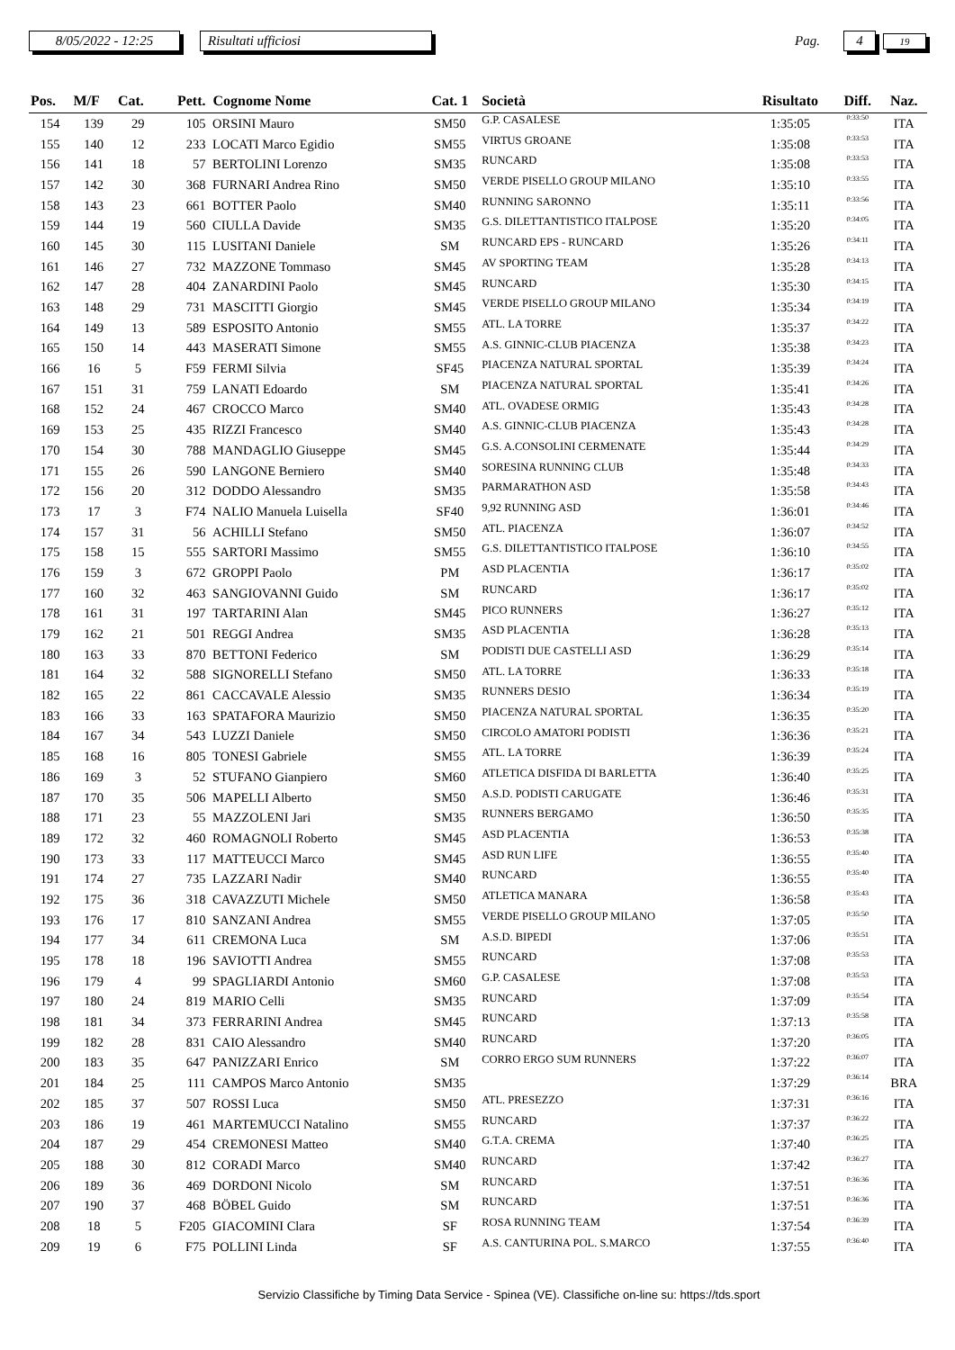8/05/2022 - 12:25 Risultati ufficiosi Pag. 4 19
| Pos. | M/F | Cat. | Pett. | Cognome Nome | Cat. 1 | Società | Risultato | Diff. | Naz. |
| --- | --- | --- | --- | --- | --- | --- | --- | --- | --- |
| 154 | 139 | 29 | 105 | ORSINI Mauro | SM50 | G.P. CASALESE | 1:35:05 | 0:33:50 | ITA |
| 155 | 140 | 12 | 233 | LOCATI Marco Egidio | SM55 | VIRTUS GROANE | 1:35:08 | 0:33:53 | ITA |
| 156 | 141 | 18 | 57 | BERTOLINI Lorenzo | SM35 | RUNCARD | 1:35:08 | 0:33:53 | ITA |
| 157 | 142 | 30 | 368 | FURNARI Andrea Rino | SM50 | VERDE PISELLO GROUP MILANO | 1:35:10 | 0:33:55 | ITA |
| 158 | 143 | 23 | 661 | BOTTER Paolo | SM40 | RUNNING SARONNO | 1:35:11 | 0:33:56 | ITA |
| 159 | 144 | 19 | 560 | CIULLA Davide | SM35 | G.S. DILETTANTISTICO ITALPOSE | 1:35:20 | 0:34:05 | ITA |
| 160 | 145 | 30 | 115 | LUSITANI Daniele | SM | RUNCARD EPS - RUNCARD | 1:35:26 | 0:34:11 | ITA |
| 161 | 146 | 27 | 732 | MAZZONE Tommaso | SM45 | AV SPORTING TEAM | 1:35:28 | 0:34:13 | ITA |
| 162 | 147 | 28 | 404 | ZANARDINI Paolo | SM45 | RUNCARD | 1:35:30 | 0:34:15 | ITA |
| 163 | 148 | 29 | 731 | MASCITTI Giorgio | SM45 | VERDE PISELLO GROUP MILANO | 1:35:34 | 0:34:19 | ITA |
| 164 | 149 | 13 | 589 | ESPOSITO Antonio | SM55 | ATL. LA TORRE | 1:35:37 | 0:34:22 | ITA |
| 165 | 150 | 14 | 443 | MASERATI Simone | SM55 | A.S. GINNIC-CLUB PIACENZA | 1:35:38 | 0:34:23 | ITA |
| 166 | 16 | 5 | F59 | FERMI Silvia | SF45 | PIACENZA NATURAL SPORTAL | 1:35:39 | 0:34:24 | ITA |
| 167 | 151 | 31 | 759 | LANATI Edoardo | SM | PIACENZA NATURAL SPORTAL | 1:35:41 | 0:34:26 | ITA |
| 168 | 152 | 24 | 467 | CROCCO Marco | SM40 | ATL. OVADESE ORMIG | 1:35:43 | 0:34:28 | ITA |
| 169 | 153 | 25 | 435 | RIZZI Francesco | SM40 | A.S. GINNIC-CLUB PIACENZA | 1:35:43 | 0:34:28 | ITA |
| 170 | 154 | 30 | 788 | MANDAGLIO Giuseppe | SM45 | G.S. A.CONSOLINI CERMENATE | 1:35:44 | 0:34:29 | ITA |
| 171 | 155 | 26 | 590 | LANGONE Berniero | SM40 | SORESINA RUNNING CLUB | 1:35:48 | 0:34:33 | ITA |
| 172 | 156 | 20 | 312 | DODDO Alessandro | SM35 | PARMARATHON ASD | 1:35:58 | 0:34:43 | ITA |
| 173 | 17 | 3 | F74 | NALIO Manuela Luisella | SF40 | 9,92 RUNNING ASD | 1:36:01 | 0:34:46 | ITA |
| 174 | 157 | 31 | 56 | ACHILLI Stefano | SM50 | ATL. PIACENZA | 1:36:07 | 0:34:52 | ITA |
| 175 | 158 | 15 | 555 | SARTORI Massimo | SM55 | G.S. DILETTANTISTICO ITALPOSE | 1:36:10 | 0:34:55 | ITA |
| 176 | 159 | 3 | 672 | GROPPI Paolo | PM | ASD PLACENTIA | 1:36:17 | 0:35:02 | ITA |
| 177 | 160 | 32 | 463 | SANGIOVANNI Guido | SM | RUNCARD | 1:36:17 | 0:35:02 | ITA |
| 178 | 161 | 31 | 197 | TARTARINI Alan | SM45 | PICO RUNNERS | 1:36:27 | 0:35:12 | ITA |
| 179 | 162 | 21 | 501 | REGGI Andrea | SM35 | ASD PLACENTIA | 1:36:28 | 0:35:13 | ITA |
| 180 | 163 | 33 | 870 | BETTONI Federico | SM | PODISTI DUE CASTELLI ASD | 1:36:29 | 0:35:14 | ITA |
| 181 | 164 | 32 | 588 | SIGNORELLI Stefano | SM50 | ATL. LA TORRE | 1:36:33 | 0:35:18 | ITA |
| 182 | 165 | 22 | 861 | CACCAVALE Alessio | SM35 | RUNNERS DESIO | 1:36:34 | 0:35:19 | ITA |
| 183 | 166 | 33 | 163 | SPATAFORA Maurizio | SM50 | PIACENZA NATURAL SPORTAL | 1:36:35 | 0:35:20 | ITA |
| 184 | 167 | 34 | 543 | LUZZI Daniele | SM50 | CIRCOLO AMATORI PODISTI | 1:36:36 | 0:35:21 | ITA |
| 185 | 168 | 16 | 805 | TONESI Gabriele | SM55 | ATL. LA TORRE | 1:36:39 | 0:35:24 | ITA |
| 186 | 169 | 3 | 52 | STUFANO Gianpiero | SM60 | ATLETICA DISFIDA DI BARLETTA | 1:36:40 | 0:35:25 | ITA |
| 187 | 170 | 35 | 506 | MAPELLI Alberto | SM50 | A.S.D. PODISTI CARUGATE | 1:36:46 | 0:35:31 | ITA |
| 188 | 171 | 23 | 55 | MAZZOLENI Jari | SM35 | RUNNERS BERGAMO | 1:36:50 | 0:35:35 | ITA |
| 189 | 172 | 32 | 460 | ROMAGNOLI Roberto | SM45 | ASD PLACENTIA | 1:36:53 | 0:35:38 | ITA |
| 190 | 173 | 33 | 117 | MATTEUCCI Marco | SM45 | ASD RUN LIFE | 1:36:55 | 0:35:40 | ITA |
| 191 | 174 | 27 | 735 | LAZZARI Nadir | SM40 | RUNCARD | 1:36:55 | 0:35:40 | ITA |
| 192 | 175 | 36 | 318 | CAVAZZUTI Michele | SM50 | ATLETICA MANARA | 1:36:58 | 0:35:43 | ITA |
| 193 | 176 | 17 | 810 | SANZANI Andrea | SM55 | VERDE PISELLO GROUP MILANO | 1:37:05 | 0:35:50 | ITA |
| 194 | 177 | 34 | 611 | CREMONA Luca | SM | A.S.D. BIPEDI | 1:37:06 | 0:35:51 | ITA |
| 195 | 178 | 18 | 196 | SAVIOTTI Andrea | SM55 | RUNCARD | 1:37:08 | 0:35:53 | ITA |
| 196 | 179 | 4 | 99 | SPAGLIARDI Antonio | SM60 | G.P. CASALESE | 1:37:08 | 0:35:53 | ITA |
| 197 | 180 | 24 | 819 | MARIO Celli | SM35 | RUNCARD | 1:37:09 | 0:35:54 | ITA |
| 198 | 181 | 34 | 373 | FERRARINI Andrea | SM45 | RUNCARD | 1:37:13 | 0:35:58 | ITA |
| 199 | 182 | 28 | 831 | CAIO Alessandro | SM40 | RUNCARD | 1:37:20 | 0:36:05 | ITA |
| 200 | 183 | 35 | 647 | PANIZZARI Enrico | SM | CORRO ERGO SUM RUNNERS | 1:37:22 | 0:36:07 | ITA |
| 201 | 184 | 25 | 111 | CAMPOS Marco Antonio | SM35 | | 1:37:29 | 0:36:14 | BRA |
| 202 | 185 | 37 | 507 | ROSSI Luca | SM50 | ATL. PRESEZZO | 1:37:31 | 0:36:16 | ITA |
| 203 | 186 | 19 | 461 | MARTEMUCCI Natalino | SM55 | RUNCARD | 1:37:37 | 0:36:22 | ITA |
| 204 | 187 | 29 | 454 | CREMONESI Matteo | SM40 | G.T.A. CREMA | 1:37:40 | 0:36:25 | ITA |
| 205 | 188 | 30 | 812 | CORADI Marco | SM40 | RUNCARD | 1:37:42 | 0:36:27 | ITA |
| 206 | 189 | 36 | 469 | DORDONI Nicolo | SM | RUNCARD | 1:37:51 | 0:36:36 | ITA |
| 207 | 190 | 37 | 468 | BÖBEL Guido | SM | RUNCARD | 1:37:51 | 0:36:36 | ITA |
| 208 | 18 | 5 | F205 | GIACOMINI Clara | SF | ROSA RUNNING TEAM | 1:37:54 | 0:36:39 | ITA |
| 209 | 19 | 6 | F75 | POLLINI Linda | SF | A.S. CANTURINA POL. S.MARCO | 1:37:55 | 0:36:40 | ITA |
Servizio Classifiche by Timing Data Service - Spinea (VE). Classifiche on-line su: https://tds.sport